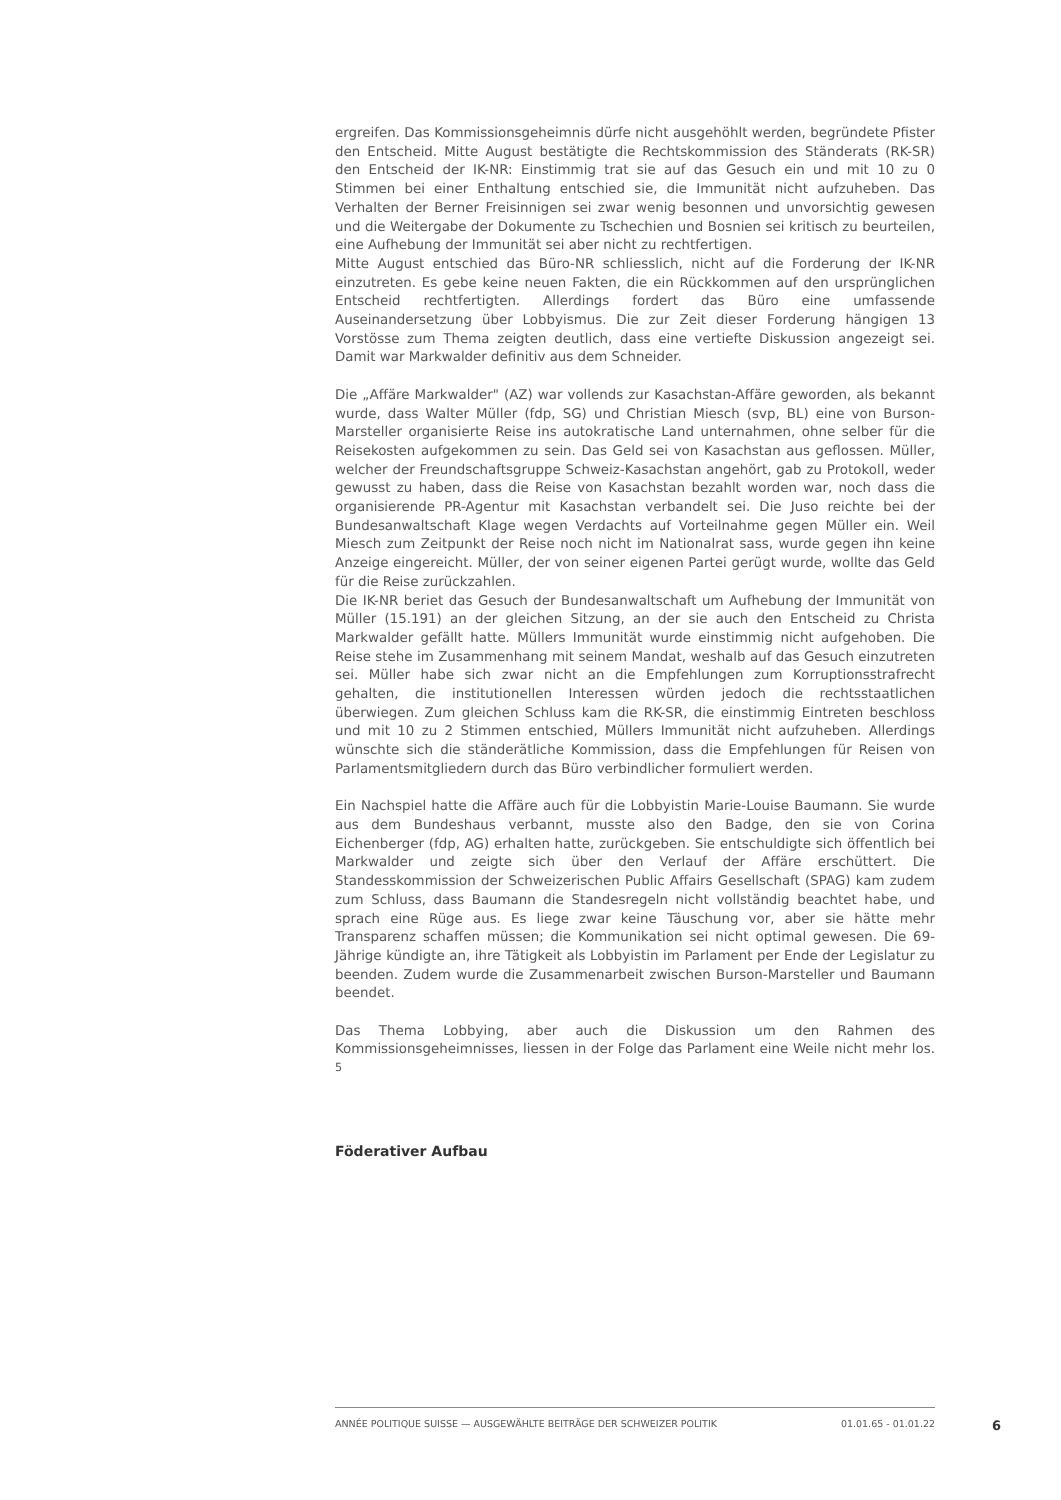ergreifen. Das Kommissionsgeheimnis dürfe nicht ausgehöhlt werden, begründete Pfister den Entscheid. Mitte August bestätigte die Rechtskommission des Ständerats (RK-SR) den Entscheid der IK-NR: Einstimmig trat sie auf das Gesuch ein und mit 10 zu 0 Stimmen bei einer Enthaltung entschied sie, die Immunität nicht aufzuheben. Das Verhalten der Berner Freisinnigen sei zwar wenig besonnen und unvorsichtig gewesen und die Weitergabe der Dokumente zu Tschechien und Bosnien sei kritisch zu beurteilen, eine Aufhebung der Immunität sei aber nicht zu rechtfertigen.
Mitte August entschied das Büro-NR schliesslich, nicht auf die Forderung der IK-NR einzutreten. Es gebe keine neuen Fakten, die ein Rückkommen auf den ursprünglichen Entscheid rechtfertigten. Allerdings fordert das Büro eine umfassende Auseinandersetzung über Lobbyismus. Die zur Zeit dieser Forderung hängigen 13 Vorstösse zum Thema zeigten deutlich, dass eine vertiefte Diskussion angezeigt sei. Damit war Markwalder definitiv aus dem Schneider.
Die „Affäre Markwalder" (AZ) war vollends zur Kasachstan-Affäre geworden, als bekannt wurde, dass Walter Müller (fdp, SG) und Christian Miesch (svp, BL) eine von Burson-Marsteller organisierte Reise ins autokratische Land unternahmen, ohne selber für die Reisekosten aufgekommen zu sein. Das Geld sei von Kasachstan aus geflossen. Müller, welcher der Freundschaftsgruppe Schweiz-Kasachstan angehört, gab zu Protokoll, weder gewusst zu haben, dass die Reise von Kasachstan bezahlt worden war, noch dass die organisierende PR-Agentur mit Kasachstan verbandelt sei. Die Juso reichte bei der Bundesanwaltschaft Klage wegen Verdachts auf Vorteilnahme gegen Müller ein. Weil Miesch zum Zeitpunkt der Reise noch nicht im Nationalrat sass, wurde gegen ihn keine Anzeige eingereicht. Müller, der von seiner eigenen Partei gerügt wurde, wollte das Geld für die Reise zurückzahlen.
Die IK-NR beriet das Gesuch der Bundesanwaltschaft um Aufhebung der Immunität von Müller (15.191) an der gleichen Sitzung, an der sie auch den Entscheid zu Christa Markwalder gefällt hatte. Müllers Immunität wurde einstimmig nicht aufgehoben. Die Reise stehe im Zusammenhang mit seinem Mandat, weshalb auf das Gesuch einzutreten sei. Müller habe sich zwar nicht an die Empfehlungen zum Korruptionsstrafrecht gehalten, die institutionellen Interessen würden jedoch die rechtsstaatlichen überwiegen. Zum gleichen Schluss kam die RK-SR, die einstimmig Eintreten beschloss und mit 10 zu 2 Stimmen entschied, Müllers Immunität nicht aufzuheben. Allerdings wünschte sich die ständerätliche Kommission, dass die Empfehlungen für Reisen von Parlamentsmitgliedern durch das Büro verbindlicher formuliert werden.
Ein Nachspiel hatte die Affäre auch für die Lobbyistin Marie-Louise Baumann. Sie wurde aus dem Bundeshaus verbannt, musste also den Badge, den sie von Corina Eichenberger (fdp, AG) erhalten hatte, zurückgeben. Sie entschuldigte sich öffentlich bei Markwalder und zeigte sich über den Verlauf der Affäre erschüttert. Die Standesskommission der Schweizerischen Public Affairs Gesellschaft (SPAG) kam zudem zum Schluss, dass Baumann die Standesregeln nicht vollständig beachtet habe, und sprach eine Rüge aus. Es liege zwar keine Täuschung vor, aber sie hätte mehr Transparenz schaffen müssen; die Kommunikation sei nicht optimal gewesen. Die 69-Jährige kündigte an, ihre Tätigkeit als Lobbyistin im Parlament per Ende der Legislatur zu beenden. Zudem wurde die Zusammenarbeit zwischen Burson-Marsteller und Baumann beendet.
Das Thema Lobbying, aber auch die Diskussion um den Rahmen des Kommissionsgeheimnisses, liessen in der Folge das Parlament eine Weile nicht mehr los. <sup>5</sup>
Föderativer Aufbau
ANNÉE POLITIQUE SUISSE — AUSGEWÄHLTE BEITRÄGE DER SCHWEIZER POLITIK 01.01.65 - 01.01.22
6